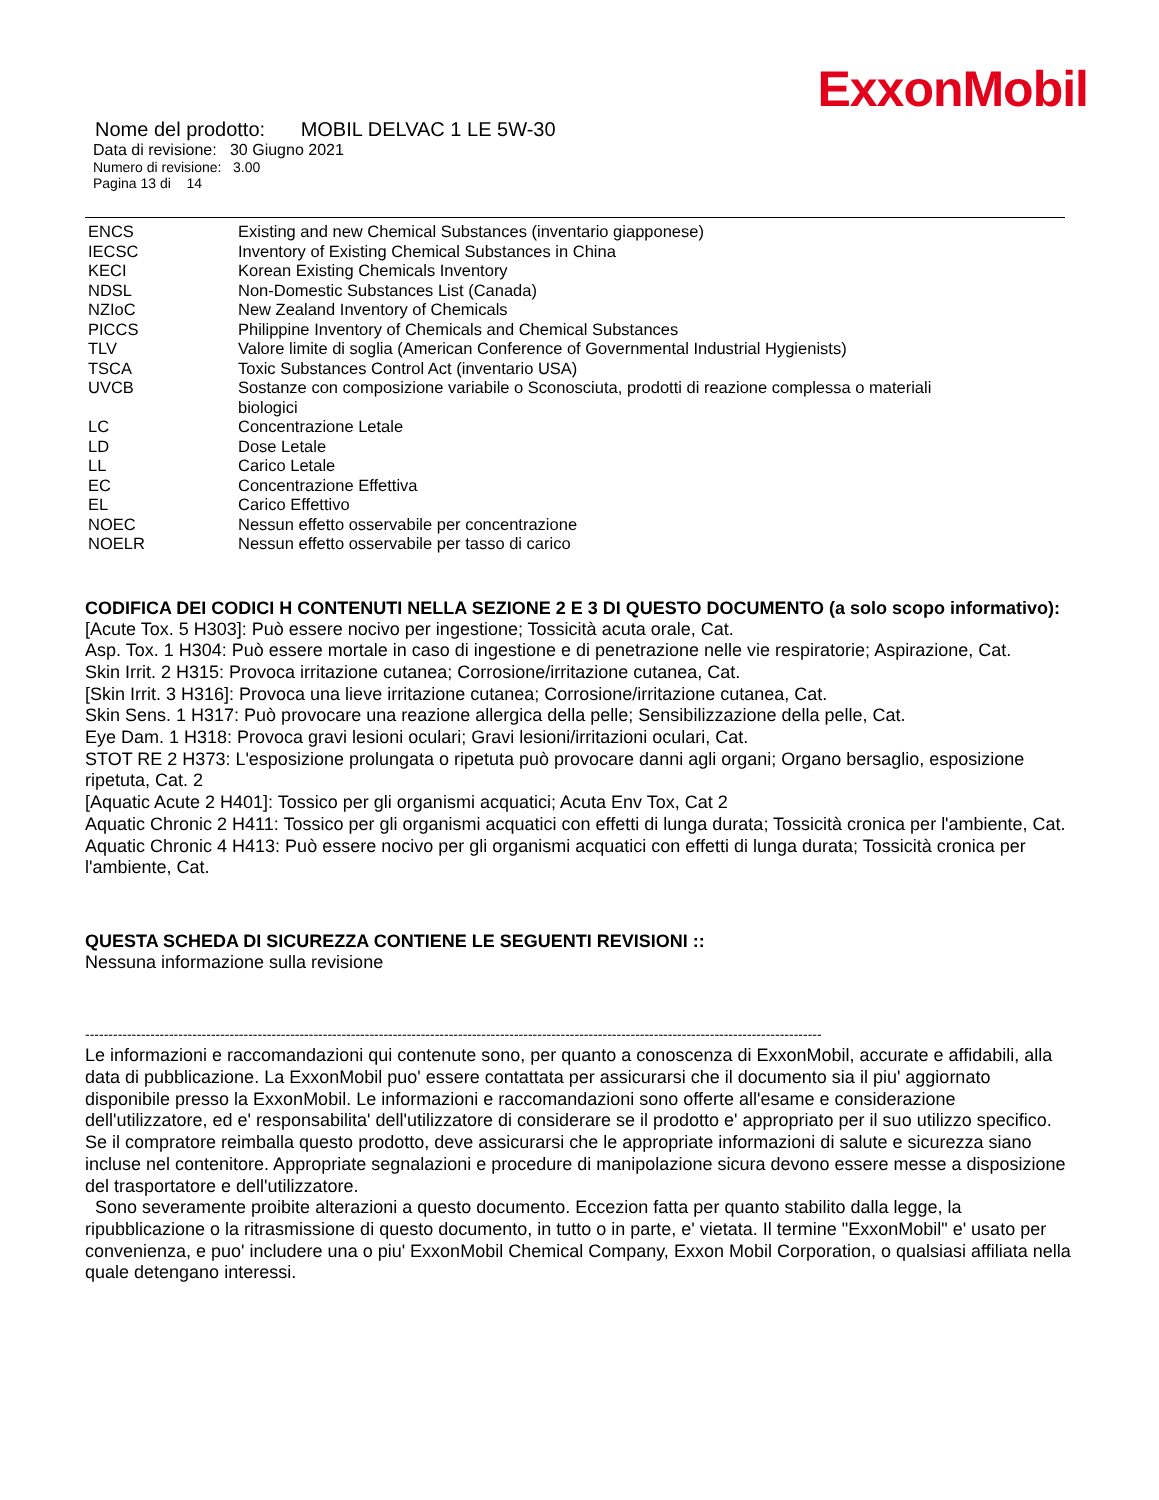ExxonMobil
Nome del prodotto: MOBIL DELVAC 1 LE 5W-30
Data di revisione: 30 Giugno 2021
Numero di revisione: 3.00
Pagina 13 di 14
| ENCS | Existing and new Chemical Substances (inventario giapponese) |
| IECSC | Inventory of Existing Chemical Substances in China |
| KECI | Korean Existing Chemicals Inventory |
| NDSL | Non-Domestic Substances List (Canada) |
| NZIoC | New Zealand Inventory of Chemicals |
| PICCS | Philippine Inventory of Chemicals and Chemical Substances |
| TLV | Valore limite di soglia (American Conference of Governmental Industrial Hygienists) |
| TSCA | Toxic Substances Control Act (inventario USA) |
| UVCB | Sostanze con composizione variabile o Sconosciuta, prodotti di reazione complessa o materiali biologici |
| LC | Concentrazione Letale |
| LD | Dose Letale |
| LL | Carico Letale |
| EC | Concentrazione Effettiva |
| EL | Carico Effettivo |
| NOEC | Nessun effetto osservabile per concentrazione |
| NOELR | Nessun effetto osservabile per tasso di carico |
CODIFICA DEI CODICI H CONTENUTI NELLA SEZIONE 2 E 3 DI QUESTO DOCUMENTO (a solo scopo informativo):
[Acute Tox. 5 H303]: Può essere nocivo per ingestione; Tossicità acuta orale, Cat.
Asp. Tox. 1 H304: Può essere mortale in caso di ingestione e di penetrazione nelle vie respiratorie; Aspirazione, Cat.
Skin Irrit. 2 H315: Provoca irritazione cutanea; Corrosione/irritazione cutanea, Cat.
[Skin Irrit. 3 H316]: Provoca una lieve irritazione cutanea; Corrosione/irritazione cutanea, Cat.
Skin Sens. 1 H317: Può provocare una reazione allergica della pelle; Sensibilizzazione della pelle, Cat.
Eye Dam. 1 H318: Provoca gravi lesioni oculari; Gravi lesioni/irritazioni oculari, Cat.
STOT RE 2 H373: L'esposizione prolungata o ripetuta può provocare danni agli organi; Organo bersaglio, esposizione ripetuta, Cat. 2
[Aquatic Acute 2 H401]: Tossico per gli organismi acquatici; Acuta Env Tox, Cat 2
Aquatic Chronic 2 H411: Tossico per gli organismi acquatici con effetti di lunga durata; Tossicità cronica per l'ambiente, Cat.
Aquatic Chronic 4 H413: Può essere nocivo per gli organismi acquatici con effetti di lunga durata; Tossicità cronica per l'ambiente, Cat.
QUESTA SCHEDA DI SICUREZZA CONTIENE LE SEGUENTI REVISIONI ::
Nessuna informazione sulla revisione
--------------------------------------------------------------------------------------------------------------------------------------------------------------
Le informazioni e raccomandazioni qui contenute sono, per quanto a conoscenza di ExxonMobil, accurate e affidabili, alla data di pubblicazione. La ExxonMobil puo' essere contattata per assicurarsi che il documento sia il piu' aggiornato disponibile presso la ExxonMobil. Le informazioni e raccomandazioni sono offerte all'esame e considerazione dell'utilizzatore, ed e' responsabilita' dell'utilizzatore di considerare se il prodotto e' appropriato per il suo utilizzo specifico. Se il compratore reimballa questo prodotto, deve assicurarsi che le appropriate informazioni di salute e sicurezza siano incluse nel contenitore. Appropriate segnalazioni e procedure di manipolazione sicura devono essere messe a disposizione del trasportatore e dell'utilizzatore.
Sono severamente proibite alterazioni a questo documento. Eccezion fatta per quanto stabilito dalla legge, la ripubblicazione o la ritrasmissione di questo documento, in tutto o in parte, e' vietata. Il termine "ExxonMobil" e' usato per convenienza, e puo' includere una o piu' ExxonMobil Chemical Company, Exxon Mobil Corporation, o qualsiasi affiliata nella quale detengano interessi.